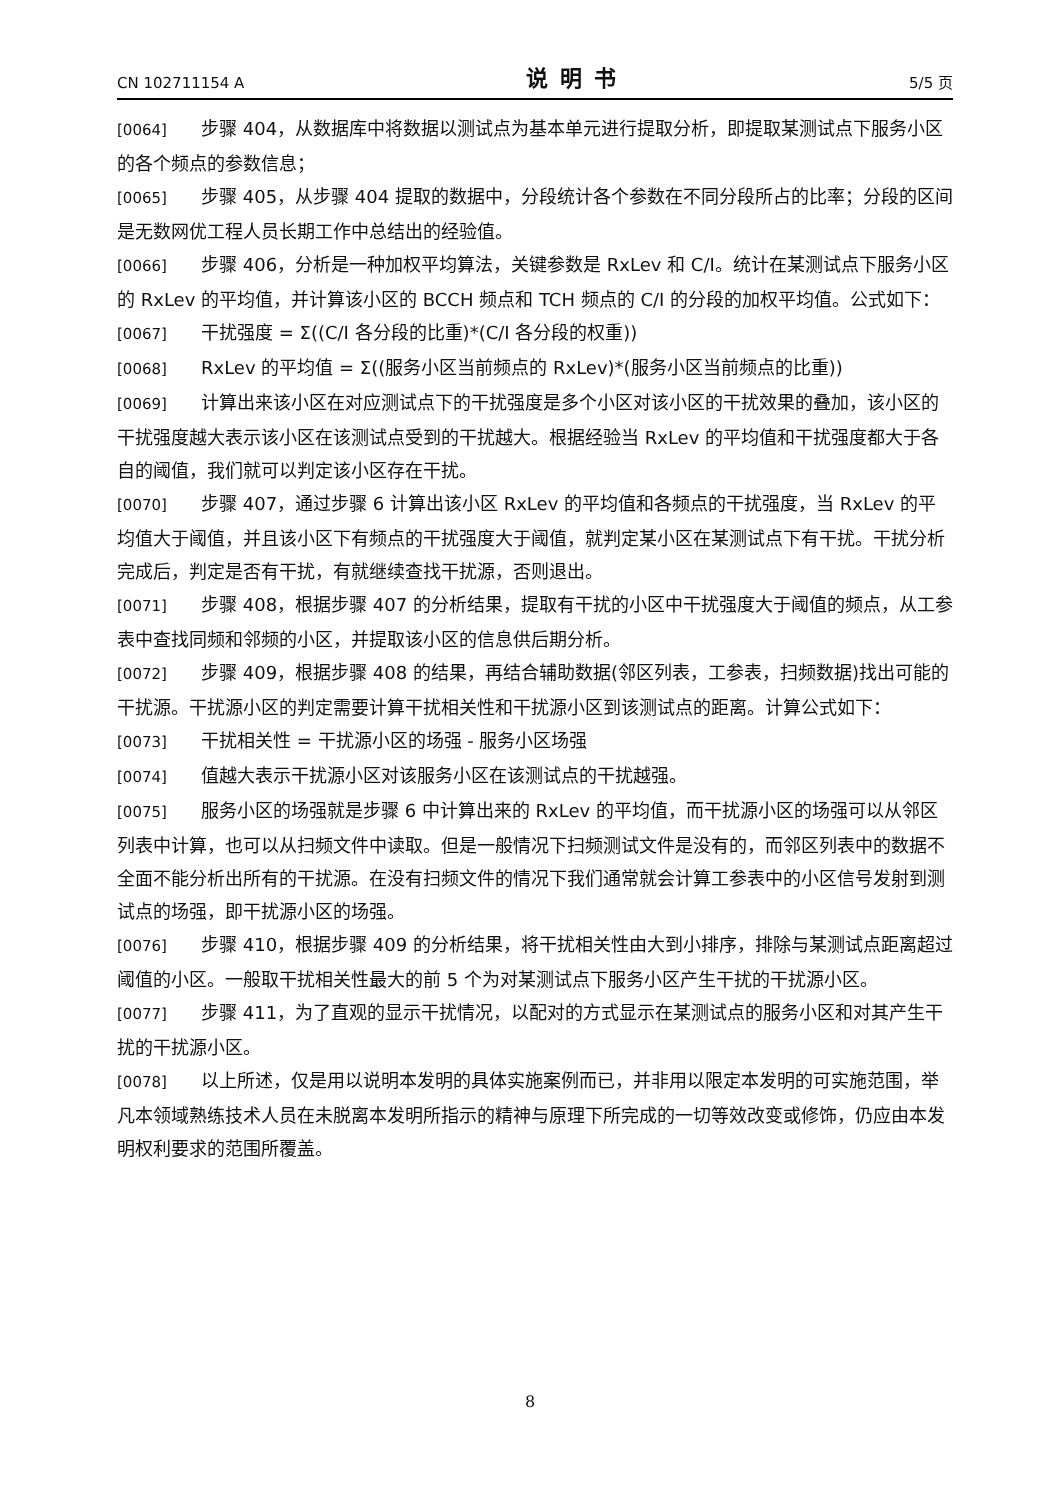CN 102711154 A 说明书 5/5 页
[0064] 步骤 404，从数据库中将数据以测试点为基本单元进行提取分析，即提取某测试点下服务小区的各个频点的参数信息；
[0065] 步骤 405，从步骤 404 提取的数据中，分段统计各个参数在不同分段所占的比率；分段的区间是无数网优工程人员长期工作中总结出的经验值。
[0066] 步骤 406，分析是一种加权平均算法，关键参数是 RxLev 和 C/I。统计在某测试点下服务小区的 RxLev 的平均值，并计算该小区的 BCCH 频点和 TCH 频点的 C/I 的分段的加权平均值。公式如下：
[0067] 干扰强度 = Σ((C/I 各分段的比重)*(C/I 各分段的权重))
[0068] RxLev 的平均值 = Σ((服务小区当前频点的 RxLev)*(服务小区当前频点的比重))
[0069] 计算出来该小区在对应测试点下的干扰强度是多个小区对该小区的干扰效果的叠加，该小区的干扰强度越大表示该小区在该测试点受到的干扰越大。根据经验当 RxLev 的平均值和干扰强度都大于各自的阈值，我们就可以判定该小区存在干扰。
[0070] 步骤 407，通过步骤 6 计算出该小区 RxLev 的平均值和各频点的干扰强度，当 RxLev 的平均值大于阈值，并且该小区下有频点的干扰强度大于阈值，就判定某小区在某测试点下有干扰。干扰分析完成后，判定是否有干扰，有就继续查找干扰源，否则退出。
[0071] 步骤 408，根据步骤 407 的分析结果，提取有干扰的小区中干扰强度大于阈值的频点，从工参表中查找同频和邻频的小区，并提取该小区的信息供后期分析。
[0072] 步骤 409，根据步骤 408 的结果，再结合辅助数据(邻区列表，工参表，扫频数据)找出可能的干扰源。干扰源小区的判定需要计算干扰相关性和干扰源小区到该测试点的距离。计算公式如下：
[0073] 干扰相关性 = 干扰源小区的场强 - 服务小区场强
[0074] 值越大表示干扰源小区对该服务小区在该测试点的干扰越强。
[0075] 服务小区的场强就是步骤 6 中计算出来的 RxLev 的平均值，而干扰源小区的场强可以从邻区列表中计算，也可以从扫频文件中读取。但是一般情况下扫频测试文件是没有的，而邻区列表中的数据不全面不能分析出所有的干扰源。在没有扫频文件的情况下我们通常就会计算工参表中的小区信号发射到测试点的场强，即干扰源小区的场强。
[0076] 步骤 410，根据步骤 409 的分析结果，将干扰相关性由大到小排序，排除与某测试点距离超过阈值的小区。一般取干扰相关性最大的前 5 个为对某测试点下服务小区产生干扰的干扰源小区。
[0077] 步骤 411，为了直观的显示干扰情况，以配对的方式显示在某测试点的服务小区和对其产生干扰的干扰源小区。
[0078] 以上所述，仅是用以说明本发明的具体实施案例而已，并非用以限定本发明的可实施范围，举凡本领域熟练技术人员在未脱离本发明所指示的精神与原理下所完成的一切等效改变或修饰，仍应由本发明权利要求的范围所覆盖。
8